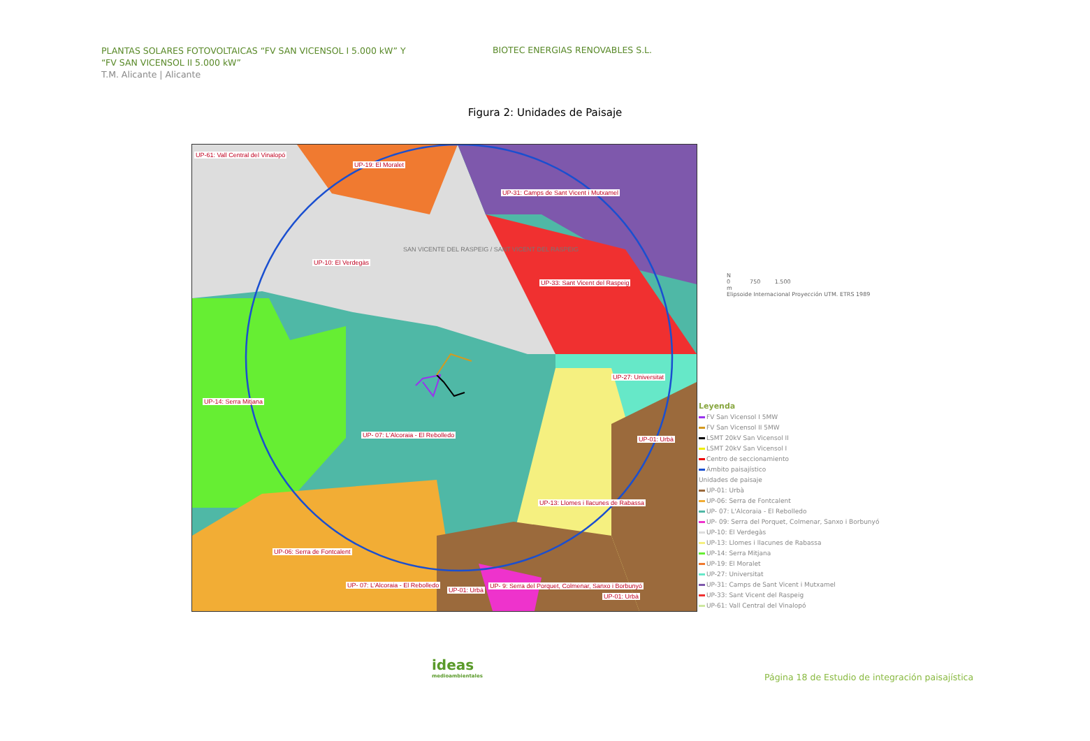PLANTAS SOLARES FOTOVOLTAICAS “FV SAN VICENSOL I 5.000 kW” Y
“FV SAN VICENSOL II 5.000 kW”
T.M. Alicante | Alicante
BIOTEC ENERGIAS RENOVABLES S.L.
Figura 2: Unidades de Paisaje
UP-61: Vall Central del Vinalopó
UP-19: El Moralet
UP-31: Camps de Sant Vicent i Mutxamel
SAN VICENTE DEL RASPEIG / SANT VICENT DEL RASPEIG
UP-10: El Verdegàs
UP-33: Sant Vicent del Raspeig
UP-27: Universitat
UP-14: Serra Mitjana
UP- 07: L'Alcoraia - El Rebolledo
UP-01: Urbà
UP-13: Llomes i llacunes de Rabassa
UP-06: Serra de Fontcalent
UP- 07: L'Alcoraia - El Rebolledo
UP-01: Urbà
UP- 9: Serra del Porquet, Colmenar, Sanxo i Borbunyó
UP-01: Urbà
N
0 750 1.500
m
Elipsoide Internacional Proyección UTM. ETRS 1989
Leyenda
FV San Vicensol I 5MW
FV San Vicensol II 5MW
LSMT 20kV San Vicensol II
LSMT 20kV San Vicensol I
Centro de seccionamiento
Ámbito paisajístico
Unidades de paisaje
UP-01: Urbà
UP-06: Serra de Fontcalent
UP- 07: L'Alcoraia - El Rebolledo
UP- 09: Serra del Porquet, Colmenar, Sanxo i Borbunyó
UP-10: El Verdegàs
UP-13: Llomes i llacunes de Rabassa
UP-14: Serra Mitjana
UP-19: El Moralet
UP-27: Universitat
UP-31: Camps de Sant Vicent i Mutxamel
UP-33: Sant Vicent del Raspeig
UP-61: Vall Central del Vinalopó
ideas
medioambientales
Página 18 de Estudio de integración paisajística